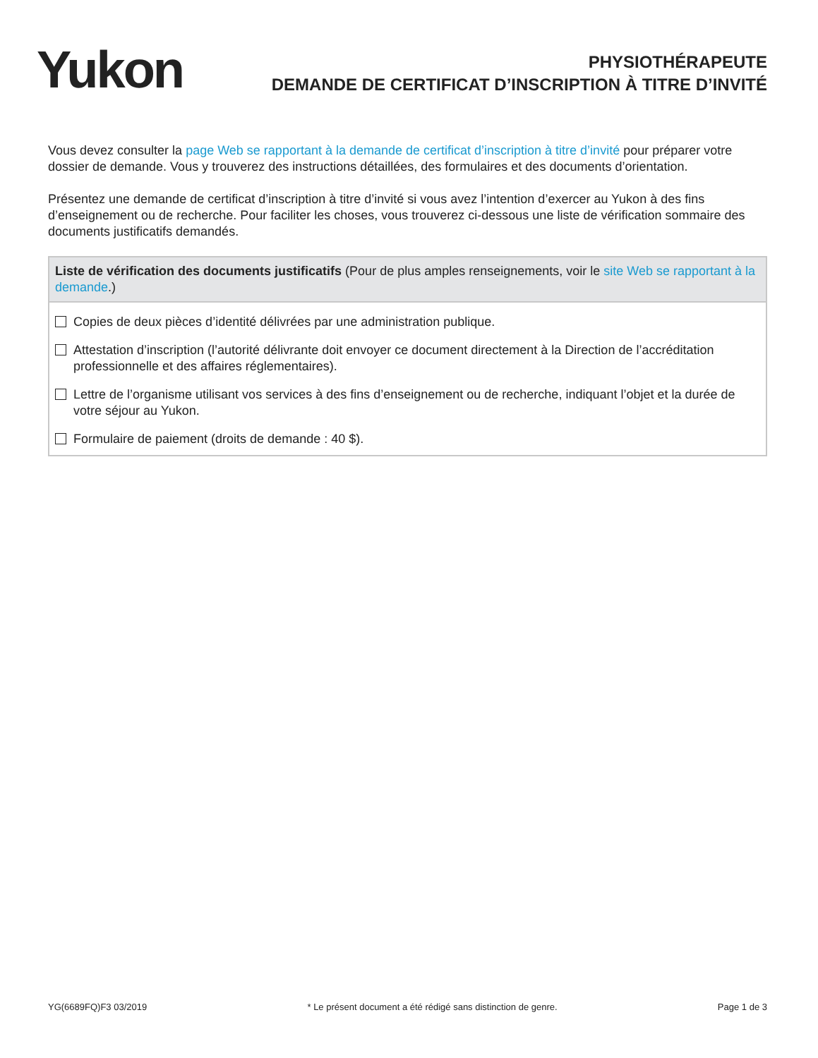Yukon
PHYSIOTHÉRAPEUTE
DEMANDE DE CERTIFICAT D’INSCRIPTION À TITRE D’INVITÉ
Vous devez consulter la page Web se rapportant à la demande de certificat d’inscription à titre d’invité pour préparer votre dossier de demande. Vous y trouverez des instructions détaillées, des formulaires et des documents d’orientation.
Présentez une demande de certificat d’inscription à titre d’invité si vous avez l’intention d’exercer au Yukon à des fins d’enseignement ou de recherche. Pour faciliter les choses, vous trouverez ci-dessous une liste de vérification sommaire des documents justificatifs demandés.
Liste de vérification des documents justificatifs (Pour de plus amples renseignements, voir le site Web se rapportant à la demande.)
Copies de deux pièces d’identité délivrées par une administration publique.
Attestation d’inscription (l’autorité délivrante doit envoyer ce document directement à la Direction de l’accréditation professionnelle et des affaires réglementaires).
Lettre de l’organisme utilisant vos services à des fins d’enseignement ou de recherche, indiquant l’objet et la durée de votre séjour au Yukon.
Formulaire de paiement (droits de demande : 40 $).
YG(6689FQ)F3 03/2019 * Le présent document a été rédigé sans distinction de genre. Page 1 de 3